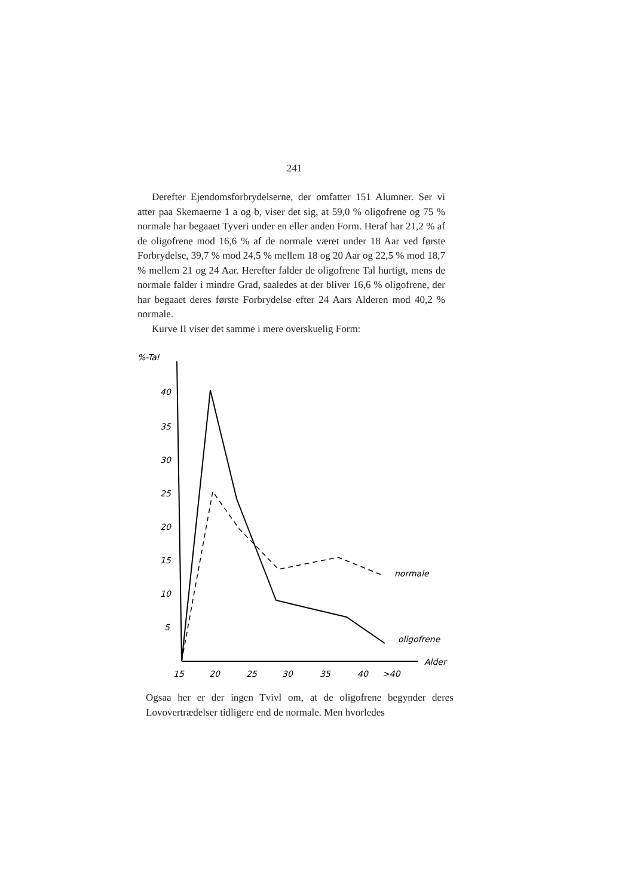241
Derefter Ejendomsforbrydelserne, der omfatter 151 Alumner. Ser vi atter paa Skemaerne 1 a og b, viser det sig, at 59,0 % oligofrene og 75 % normale har begaaet Tyveri under en eller anden Form. Heraf har 21,2 % af de oligofrene mod 16,6 % af de normale været under 18 Aar ved første Forbrydelse, 39,7 % mod 24,5 % mellem 18 og 20 Aar og 22,5 % mod 18,7 % mellem 21 og 24 Aar. Herefter falder de oligofrene Tal hurtigt, mens de normale falder i mindre Grad, saaledes at der bliver 16,6 % oligofrene, der har begaaet deres første Forbrydelse efter 24 Aars Alderen mod 40,2 % normale.
Kurve II viser det samme i mere overskuelig Form:
%-Tal
40
35
30
25
20
15
10
5
Alder
15
20
25
30
35
40
>40
normale
oligofrene
Ogsaa her er der ingen Tvivl om, at de oligofrene begynder deres Lovovertrædelser tidligere end de normale. Men hvorledes